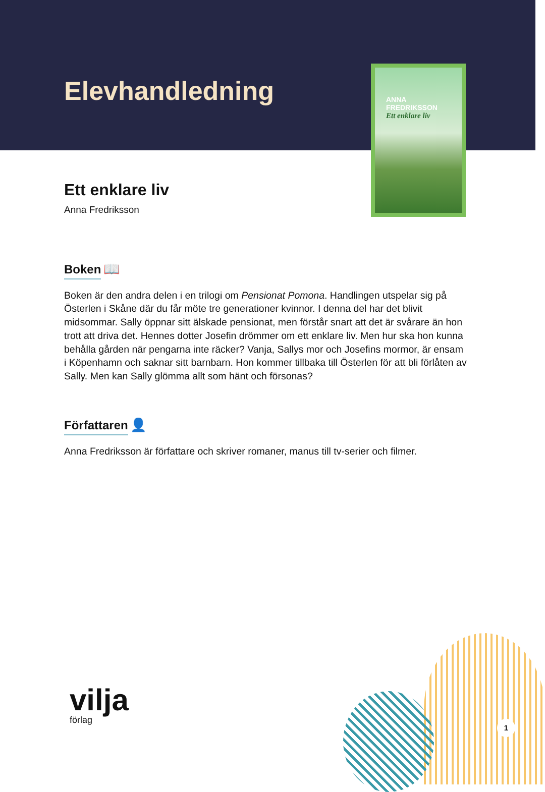Elevhandledning
ANNA
FREDRIKSSON
Ett enklare liv
Ett enklare liv
Anna Fredriksson
Boken
📖
Boken är den andra delen i en trilogi om Pensionat Pomona. Handlingen utspelar sig på Österlen i Skåne där du får möte tre generationer kvinnor. I denna del har det blivit midsommar. Sally öppnar sitt älskade pensionat, men förstår snart att det är svårare än hon trott att driva det. Hennes dotter Josefin drömmer om ett enklare liv. Men hur ska hon kunna behålla gården när pengarna inte räcker? Vanja, Sallys mor och Josefins mormor, är ensam i Köpenhamn och saknar sitt barnbarn. Hon kommer tillbaka till Österlen för att bli förlåten av Sally. Men kan Sally glömma allt som hänt och försonas?
Författaren
👤
Anna Fredriksson är författare och skriver romaner, manus till tv-serier och filmer.
vilja
förlag
1